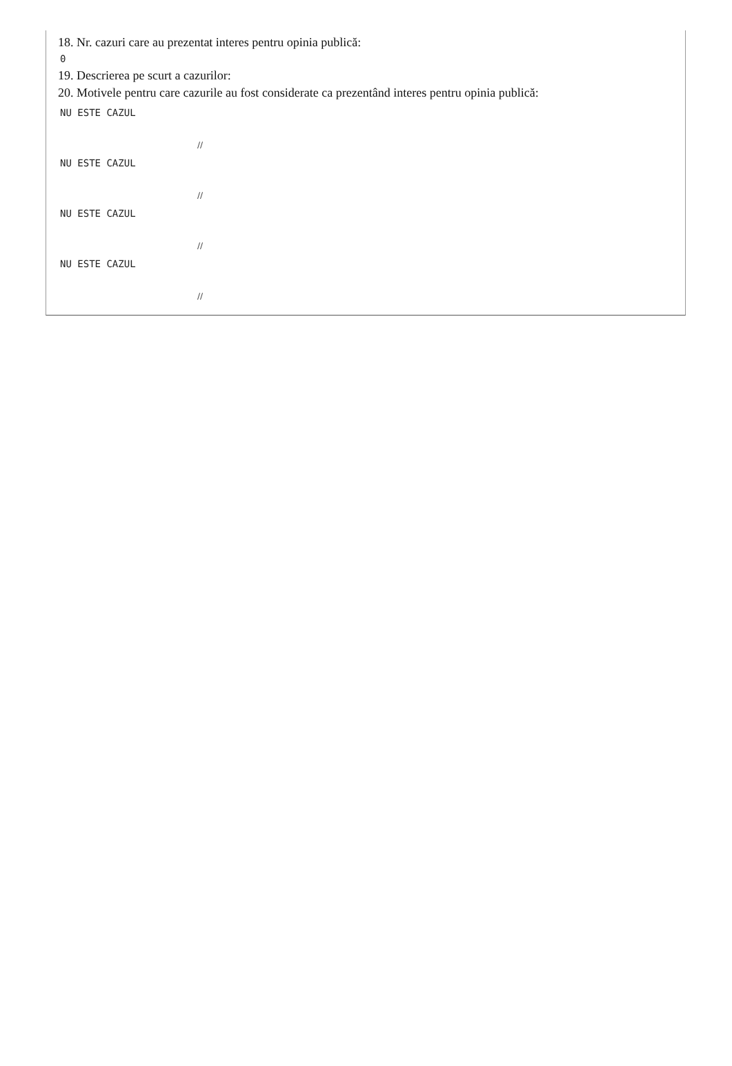18. Nr. cazuri care au prezentat interes pentru opinia publică:
0
19. Descrierea pe scurt a cazurilor:
20. Motivele pentru care cazurile au fost considerate ca prezentând interes pentru opinia publică:
NU ESTE CAZUL
//
NU ESTE CAZUL
//
NU ESTE CAZUL
//
NU ESTE CAZUL
//